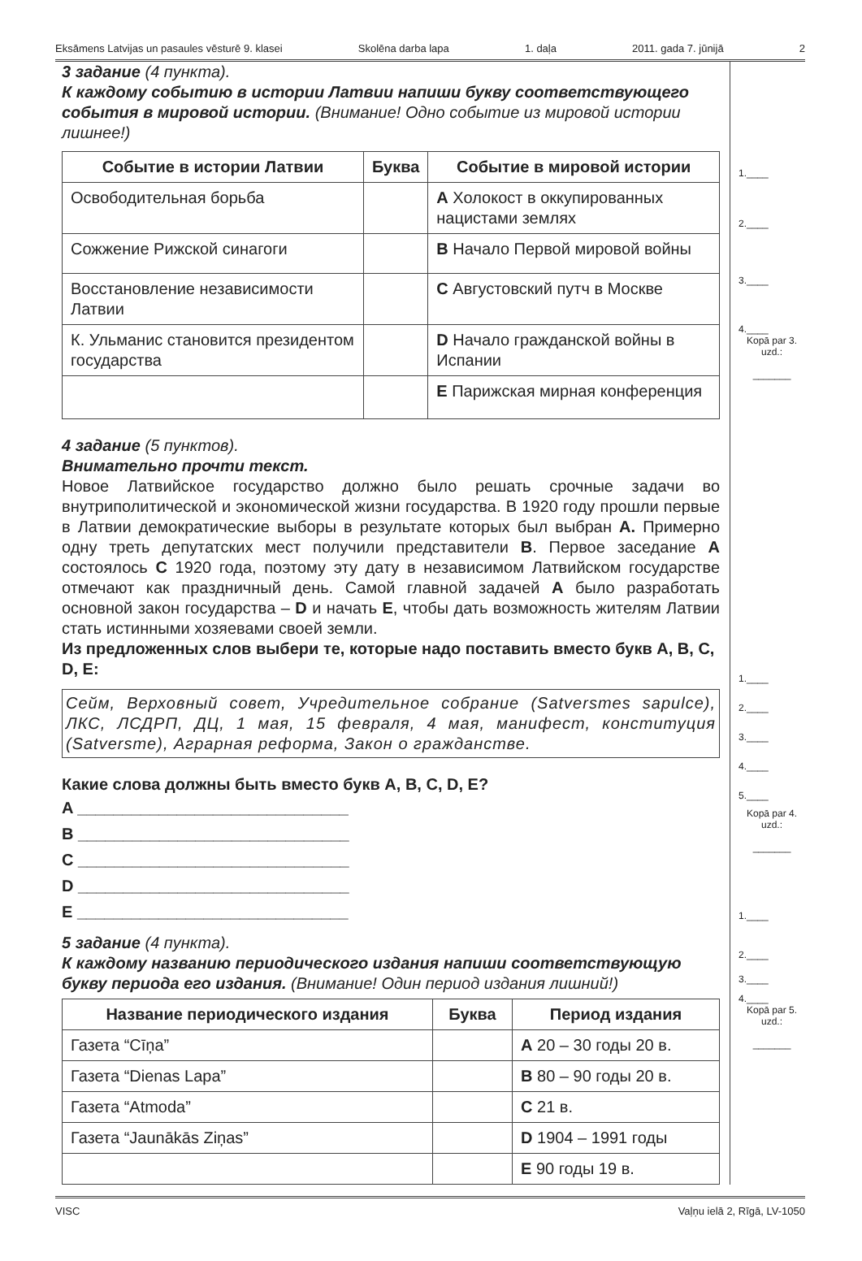Eksāmens Latvijas un pasaules vēsturē 9. klasei Skolēna darba lapa 1. daļa 2011. gada 7. jūnijā 2
3 задание (4 пункта).
К каждому событию в истории Латвии напиши букву соответствующего события в мировой истории. (Внимание! Одно событие из мировой истории лишнее!)
| Событие в истории Латвии | Буква | Событие в мировой истории |
| --- | --- | --- |
| Освободительная борьба | | A Холокост в оккупированных нацистами землях |
| Сожжение Рижской синагоги | | B Начало Первой мировой войны |
| Восстановление независимости Латвии | | C Августовский путч в Москве |
| К. Ульманис становится президентом государства | | D Начало гражданской войны в Испании |
| | | E Парижская мирная конференция |
4 задание (5 пунктов).
Внимательно прочти текст.
Новое Латвийское государство должно было решать срочные задачи во внутриполитической и экономической жизни государства. В 1920 году прошли первые в Латвии демократические выборы в результате которых был выбран A. Примерно одну треть депутатских мест получили представители B. Первое заседание A состоялось C 1920 года, поэтому эту дату в независимом Латвийском государстве отмечают как праздничный день. Самой главной задачей A было разработать основной закон государства – D и начать E, чтобы дать возможность жителям Латвии стать истинными хозяевами своей земли.
Из предложенных слов выбери те, которые надо поставить вместо букв A, B, C, D, E:
Сейм, Верховный совет, Учредительное собрание (Satversmes sapulce), ЛКС, ЛСДРП, ДЦ, 1 мая, 15 февраля, 4 мая, манифест, конституция (Satversme), Аграрная реформа, Закон о гражданстве.
Какие слова должны быть вместо букв A, B, C, D, E?
A ______________________________
B ______________________________
C ______________________________
D ______________________________
E ______________________________
5 задание (4 пункта).
К каждому названию периодического издания напиши соответствующую букву периода его издания. (Внимание! Один период издания лишний!)
| Название периодического издания | Буква | Период издания |
| --- | --- | --- |
| Газета “Cīņa” | | A 20 – 30 годы 20 в. |
| Газета “Dienas Lapa” | | B 80 – 90 годы 20 в. |
| Газета “Atmoda” | | C 21 в. |
| Газета “Jaunākās Ziņas” | | D 1904 – 1991 годы |
| | | E 90 годы 19 в. |
1.____
2.____
3.____
4.____
Kopā par 3. uzd.:
_______
1.____
2.____
3.____
4.____
5.____
Kopā par 4. uzd.:
_______
1.____
2.____
3.____
4.____
Kopā par 5. uzd.:
_______
VISC Vaļņu ielā 2, Rīgā, LV-1050